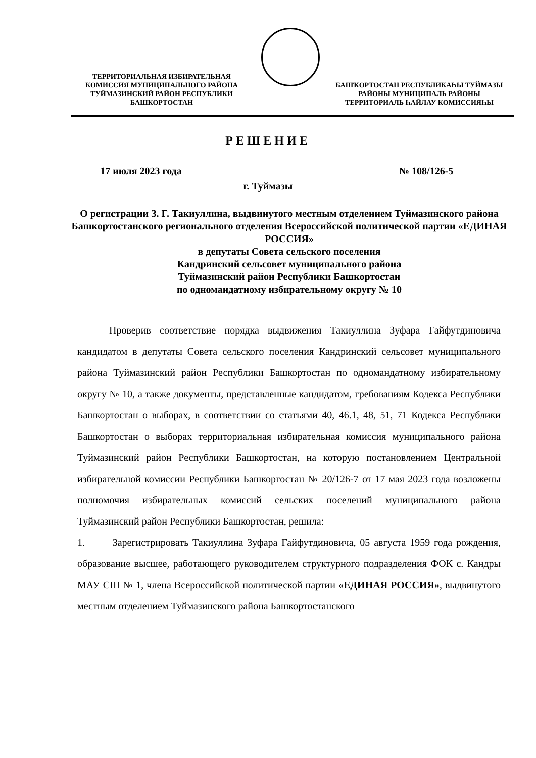ТЕРРИТОРИАЛЬНАЯ ИЗБИРАТЕЛЬНАЯ КОМИССИЯ МУНИЦИПАЛЬНОГО РАЙОНА ТУЙМАЗИНСКИЙ РАЙОН РЕСПУБЛИКИ БАШКОРТОСТАН
БАШҠОРТОСТАН РЕСПУБЛИКАҺЫ ТУЙМАЗЫ РАЙОНЫ МУНИЦИПАЛЬ РАЙОНЫ ТЕРРИТОРИАЛЬ ҺАЙЛАУ КОМИССИЯҺЫ
РЕШЕНИЕ
17 июля 2023 года № 108/126-5
г. Туймазы
О регистрации З. Г. Такиуллина, выдвинутого местным отделением Туймазинского района Башкортостанского регионального отделения Всероссийской политической партии «ЕДИНАЯ РОССИЯ»
в депутаты Совета сельского поселения
Кандринский сельсовет муниципального района
Туймазинский район Республики Башкортостан
по одномандатному избирательному округу № 10
Проверив соответствие порядка выдвижения Такиуллина Зуфара Гайфутдиновича кандидатом в депутаты Совета сельского поселения Кандринский сельсовет муниципального района Туймазинский район Республики Башкортостан по одномандатному избирательному округу № 10, а также документы, представленные кандидатом, требованиям Кодекса Республики Башкортостан о выборах, в соответствии со статьями 40, 46.1, 48, 51, 71 Кодекса Республики Башкортостан о выборах территориальная избирательная комиссия муниципального района Туймазинский район Республики Башкортостан, на которую постановлением Центральной избирательной комиссии Республики Башкортостан № 20/126-7 от 17 мая 2023 года возложены полномочия избирательных комиссий сельских поселений муниципального района Туймазинский район Республики Башкортостан, решила:
1. Зарегистрировать Такиуллина Зуфара Гайфутдиновича, 05 августа 1959 года рождения, образование высшее, работающего руководителем структурного подразделения ФОК с. Кандры МАУ СШ № 1, члена Всероссийской политической партии «ЕДИНАЯ РОССИЯ», выдвинутого местным отделением Туймазинского района Башкортостанского